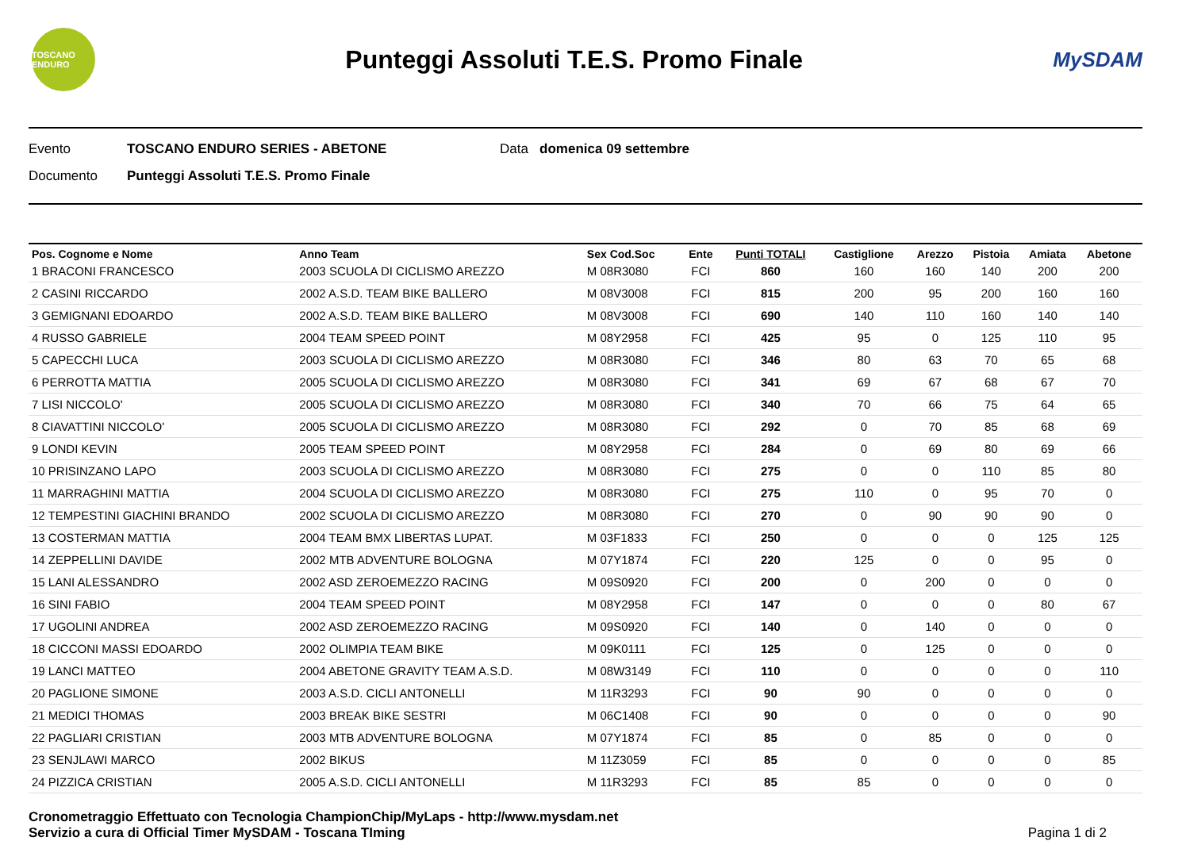TOSCANO ENDURO
Punteggi Assoluti T.E.S. Promo Finale
MySDAM
Evento TOSCANO ENDURO SERIES - ABETONE Data domenica 09 settembre
Documento Punteggi Assoluti T.E.S. Promo Finale
| Pos. Cognome e Nome | Anno Team | Sex Cod.Soc | Ente | Punti TOTALI | Castiglione | Arezzo | Pistoia | Amiata | Abetone |
| --- | --- | --- | --- | --- | --- | --- | --- | --- | --- |
| 1 BRACONI FRANCESCO | 2003 SCUOLA DI CICLISMO AREZZO | M 08R3080 | FCI | 860 | 160 | 160 | 140 | 200 | 200 |
| 2 CASINI RICCARDO | 2002 A.S.D. TEAM BIKE BALLERO | M 08V3008 | FCI | 815 | 200 | 95 | 200 | 160 | 160 |
| 3 GEMIGNANI EDOARDO | 2002 A.S.D. TEAM BIKE BALLERO | M 08V3008 | FCI | 690 | 140 | 110 | 160 | 140 | 140 |
| 4 RUSSO GABRIELE | 2004 TEAM SPEED POINT | M 08Y2958 | FCI | 425 | 95 | 0 | 125 | 110 | 95 |
| 5 CAPECCHI LUCA | 2003 SCUOLA DI CICLISMO AREZZO | M 08R3080 | FCI | 346 | 80 | 63 | 70 | 65 | 68 |
| 6 PERROTTA MATTIA | 2005 SCUOLA DI CICLISMO AREZZO | M 08R3080 | FCI | 341 | 69 | 67 | 68 | 67 | 70 |
| 7 LISI NICCOLO' | 2005 SCUOLA DI CICLISMO AREZZO | M 08R3080 | FCI | 340 | 70 | 66 | 75 | 64 | 65 |
| 8 CIAVATTINI NICCOLO' | 2005 SCUOLA DI CICLISMO AREZZO | M 08R3080 | FCI | 292 | 0 | 70 | 85 | 68 | 69 |
| 9 LONDI KEVIN | 2005 TEAM SPEED POINT | M 08Y2958 | FCI | 284 | 0 | 69 | 80 | 69 | 66 |
| 10 PRISINZANO LAPO | 2003 SCUOLA DI CICLISMO AREZZO | M 08R3080 | FCI | 275 | 0 | 0 | 110 | 85 | 80 |
| 11 MARRAGHINI MATTIA | 2004 SCUOLA DI CICLISMO AREZZO | M 08R3080 | FCI | 275 | 110 | 0 | 95 | 70 | 0 |
| 12 TEMPESTINI GIACHINI BRANDO | 2002 SCUOLA DI CICLISMO AREZZO | M 08R3080 | FCI | 270 | 0 | 90 | 90 | 90 | 0 |
| 13 COSTERMAN MATTIA | 2004 TEAM BMX LIBERTAS LUPAT. | M 03F1833 | FCI | 250 | 0 | 0 | 0 | 125 | 125 |
| 14 ZEPPELLINI DAVIDE | 2002 MTB ADVENTURE BOLOGNA | M 07Y1874 | FCI | 220 | 125 | 0 | 0 | 95 | 0 |
| 15 LANI ALESSANDRO | 2002 ASD ZEROEMEZZO RACING | M 09S0920 | FCI | 200 | 0 | 200 | 0 | 0 | 0 |
| 16 SINI FABIO | 2004 TEAM SPEED POINT | M 08Y2958 | FCI | 147 | 0 | 0 | 0 | 80 | 67 |
| 17 UGOLINI ANDREA | 2002 ASD ZEROEMEZZO RACING | M 09S0920 | FCI | 140 | 0 | 140 | 0 | 0 | 0 |
| 18 CICCONI MASSI EDOARDO | 2002 OLIMPIA TEAM BIKE | M 09K0111 | FCI | 125 | 0 | 125 | 0 | 0 | 0 |
| 19 LANCI MATTEO | 2004 ABETONE GRAVITY TEAM A.S.D. | M 08W3149 | FCI | 110 | 0 | 0 | 0 | 0 | 110 |
| 20 PAGLIONE SIMONE | 2003 A.S.D. CICLI ANTONELLI | M 11R3293 | FCI | 90 | 90 | 0 | 0 | 0 | 0 |
| 21 MEDICI THOMAS | 2003 BREAK BIKE SESTRI | M 06C1408 | FCI | 90 | 0 | 0 | 0 | 0 | 90 |
| 22 PAGLIARI CRISTIAN | 2003 MTB ADVENTURE BOLOGNA | M 07Y1874 | FCI | 85 | 0 | 85 | 0 | 0 | 0 |
| 23 SENJLAWI MARCO | 2002 BIKUS | M 11Z3059 | FCI | 85 | 0 | 0 | 0 | 0 | 85 |
| 24 PIZZICA CRISTIAN | 2005 A.S.D. CICLI ANTONELLI | M 11R3293 | FCI | 85 | 85 | 0 | 0 | 0 | 0 |
Cronometraggio Effettuato con Tecnologia ChampionChip/MyLaps - http://www.mysdam.net
Servizio a cura di Official Timer MySDAM - Toscana TIming
Pagina 1 di 2